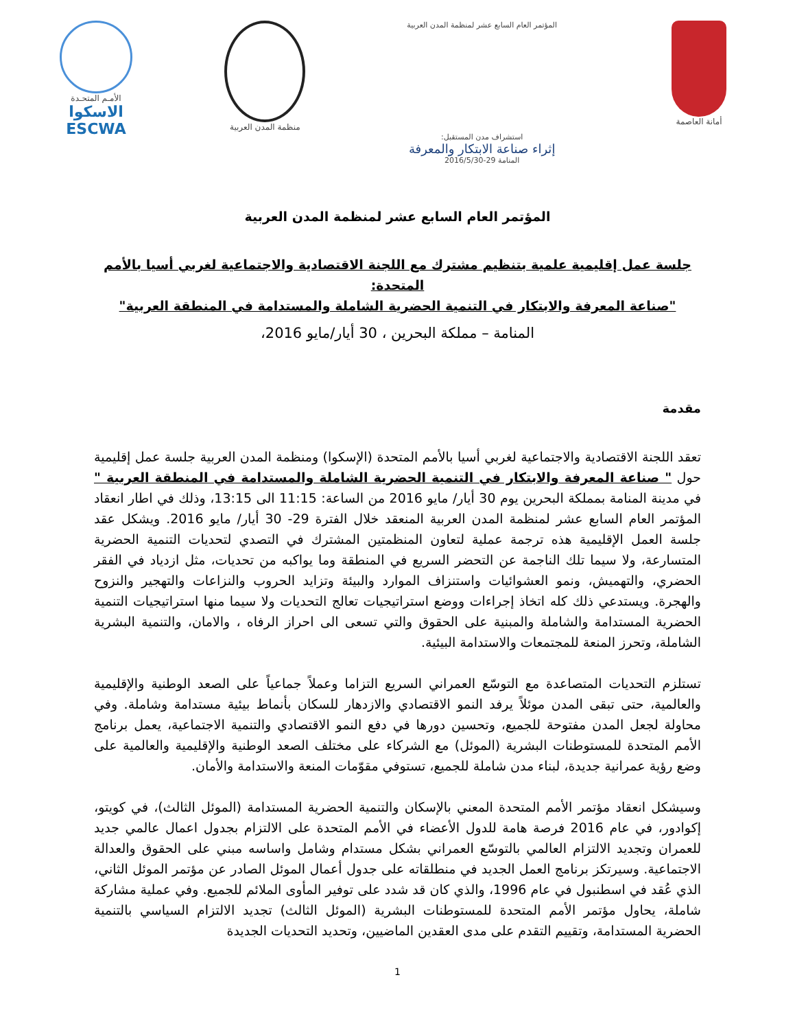أمانة العاصمة المؤتمر العام السابع عشر لمنظمة المدن العربية
استشراف مدن المستقبل:
إثراء صناعة الابتكار والمعرفة
المنامة 29-2016/5/30
منظمة المدن العربية
الأمـم المتحـدة
الاسكوا
ESCWA
المؤتمر العام السابع عشر لمنظمة المدن العربية
جلسة عمل إقليمية علمية بتنظيم مشترك مع اللجنة الاقتصادية والاجتماعية لغربي أسيا بالأمم المتحدة:
"صناعة المعرفة والابتكار في التنمية الحضرية الشاملة والمستدامة في المنطقة العربية"
المنامة – مملكة البحرين ، 30 أيار/مايو 2016،
مقدمة
تعقد اللجنة الاقتصادية والاجتماعية لغربي أسيا بالأمم المتحدة (الإسكوا) ومنظمة المدن العربية جلسة عمل إقليمية حول " صناعة المعرفة والابتكار في التنمية الحضرية الشاملة والمستدامة في المنطقة العربية " في مدينة المنامة بمملكة البحرين يوم 30 أيار/ مايو 2016 من الساعة: 11:15 الى 13:15، وذلك في اطار انعقاد المؤتمر العام السابع عشر لمنظمة المدن العربية المنعقد خلال الفترة 29- 30 أيار/ مايو 2016. ويشكل عقد جلسة العمل الإقليمية هذه ترجمة عملية لتعاون المنظمتين المشترك في التصدي لتحديات التنمية الحضرية المتسارعة، ولا سيما تلك الناجمة عن التحضر السريع في المنطقة وما يواكبه من تحديات، مثل ازدياد في الفقر الحضري، والتهميش، ونمو العشوائيات واستنزاف الموارد والبيئة وتزايد الحروب والنزاعات والتهجير والنزوح والهجرة. ويستدعي ذلك كله اتخاذ إجراءات ووضع استراتيجيات تعالج التحديات ولا سيما منها استراتيجيات التنمية الحضرية المستدامة والشاملة والمبنية على الحقوق والتي تسعى الى احراز الرفاه ، والامان، والتنمية البشرية الشاملة، وتحرز المنعة للمجتمعات والاستدامة البيئية.
تستلزم التحديات المتصاعدة مع التوسّع العمراني السريع التزاما وعملاً جماعياً على الصعد الوطنية والإقليمية والعالمية، حتى تبقى المدن موئلاً يرفد النمو الاقتصادي والازدهار للسكان بأنماط بيئية مستدامة وشاملة. وفي محاولة لجعل المدن مفتوحة للجميع، وتحسين دورها في دفع النمو الاقتصادي والتنمية الاجتماعية، يعمل برنامج الأمم المتحدة للمستوطنات البشرية (الموئل) مع الشركاء على مختلف الصعد الوطنية والإقليمية والعالمية على وضع رؤية عمرانية جديدة، لبناء مدن شاملة للجميع، تستوفي مقوّمات المنعة والاستدامة والأمان.
وسيشكل انعقاد مؤتمر الأمم المتحدة المعني بالإسكان والتنمية الحضرية المستدامة (الموئل الثالث)، في كويتو، إكوادور، في عام 2016 فرصة هامة للدول الأعضاء في الأمم المتحدة على الالتزام بجدول اعمال عالمي جديد للعمران وتجديد الالتزام العالمي بالتوسّع العمراني بشكل مستدام وشامل واساسه مبني على الحقوق والعدالة الاجتماعية. وسيرتكز برنامج العمل الجديد في منطلقاته على جدول أعمال الموئل الصادر عن مؤتمر الموئل الثاني، الذي عُقد في اسطنبول في عام 1996، والذي كان قد شدد على توفير المأوى الملائم للجميع. وفي عملية مشاركة شاملة، يحاول مؤتمر الأمم المتحدة للمستوطنات البشرية (الموئل الثالث) تجديد الالتزام السياسي بالتنمية الحضرية المستدامة، وتقييم التقدم على مدى العقدين الماضيين، وتحديد التحديات الجديدة
1